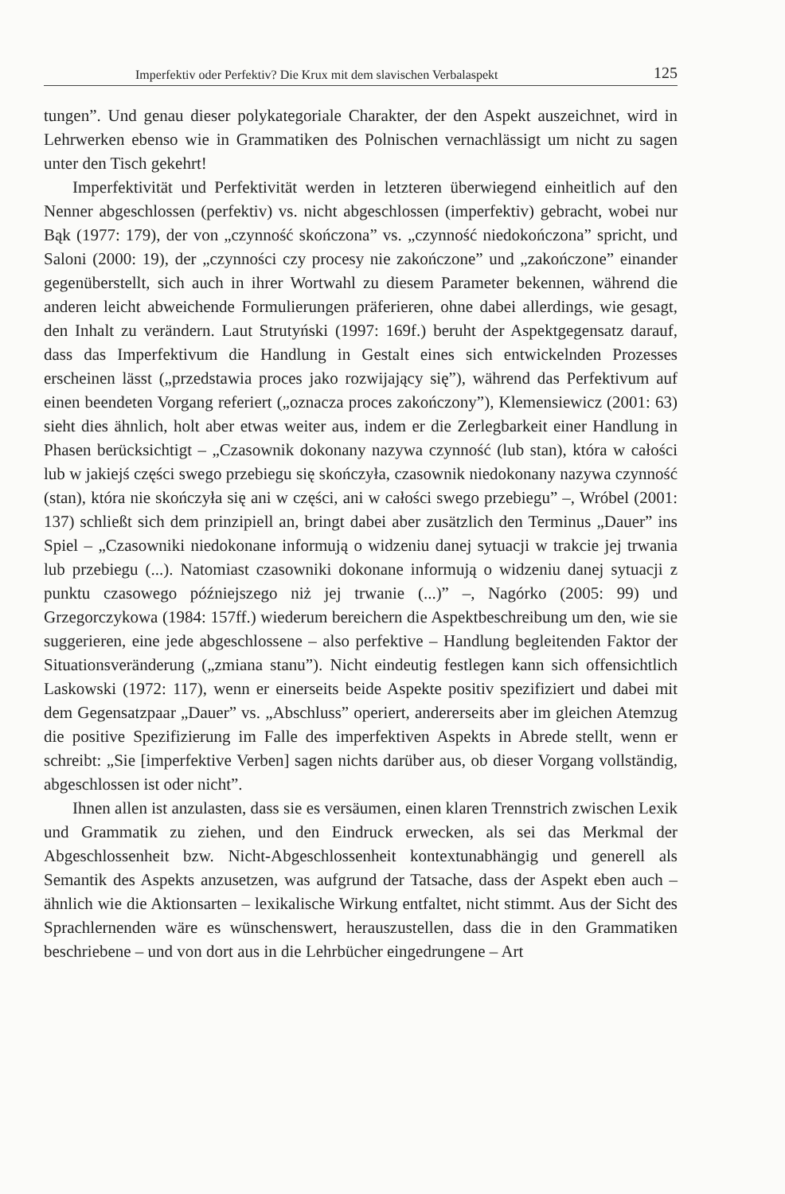Imperfektiv oder Perfektiv? Die Krux mit dem slavischen Verbalaspekt 125
tungen”. Und genau dieser polykategoriale Charakter, der den Aspekt auszeichnet, wird in Lehrwerken ebenso wie in Grammatiken des Polnischen vernachlässigt um nicht zu sagen unter den Tisch gekehrt!
Imperfektivität und Perfektivität werden in letzteren überwiegend einheitlich auf den Nenner abgeschlossen (perfektiv) vs. nicht abgeschlossen (imperfektiv) gebracht, wobei nur Bąk (1977: 179), der von „czynność skończona” vs. „czynność niedokończona” spricht, und Saloni (2000: 19), der „czynności czy procesy nie zakończone” und „zakończone” einander gegenüberstellt, sich auch in ihrer Wortwahl zu diesem Parameter bekennen, während die anderen leicht abweichende Formulierungen präferieren, ohne dabei allerdings, wie gesagt, den Inhalt zu verändern. Laut Strutyński (1997: 169f.) beruht der Aspektgegensatz darauf, dass das Imperfektivum die Handlung in Gestalt eines sich entwickelnden Prozesses erscheinen lässt („przedstawia proces jako rozwijający się”), während das Perfektivum auf einen beendeten Vorgang referiert („oznacza proces zakończony”), Klemensiewicz (2001: 63) sieht dies ähnlich, holt aber etwas weiter aus, indem er die Zerlegbarkeit einer Handlung in Phasen berücksichtigt – „Czasownik dokonany nazywa czynność (lub stan), która w całości lub w jakiejś części swego przebiegu się skończyła, czasownik niedokonany nazywa czynność (stan), która nie skończyła się ani w części, ani w całości swego przebiegu” –, Wróbel (2001: 137) schließt sich dem prinzipiell an, bringt dabei aber zusätzlich den Terminus „Dauer” ins Spiel – „Czasowniki niedokonane informują o widzeniu danej sytuacji w trakcie jej trwania lub przebiegu (...). Natomiast czasowniki dokonane informują o widzeniu danej sytuacji z punktu czasowego późniejszego niż jej trwanie (...)” –, Nagórko (2005: 99) und Grzegorczykowa (1984: 157ff.) wiederum bereichern die Aspektbeschreibung um den, wie sie suggerieren, eine jede abgeschlossene – also perfektive – Handlung begleitenden Faktor der Situationsveränderung („zmiana stanu”). Nicht eindeutig festlegen kann sich offensichtlich Laskowski (1972: 117), wenn er einerseits beide Aspekte positiv spezifiziert und dabei mit dem Gegensatzpaar „Dauer” vs. „Abschluss” operiert, andererseits aber im gleichen Atemzug die positive Spezifizierung im Falle des imperfektiven Aspekts in Abrede stellt, wenn er schreibt: „Sie [imperfektive Verben] sagen nichts darüber aus, ob dieser Vorgang vollständig, abgeschlossen ist oder nicht”.
Ihnen allen ist anzulasten, dass sie es versäumen, einen klaren Trennstrich zwischen Lexik und Grammatik zu ziehen, und den Eindruck erwecken, als sei das Merkmal der Abgeschlossenheit bzw. Nicht-Abgeschlossenheit kontextunabhängig und generell als Semantik des Aspekts anzusetzen, was aufgrund der Tatsache, dass der Aspekt eben auch – ähnlich wie die Aktionsarten – lexikalische Wirkung entfaltet, nicht stimmt. Aus der Sicht des Sprachlernenden wäre es wünschenswert, herauszustellen, dass die in den Grammatiken beschriebene – und von dort aus in die Lehrbücher eingedrungene – Art